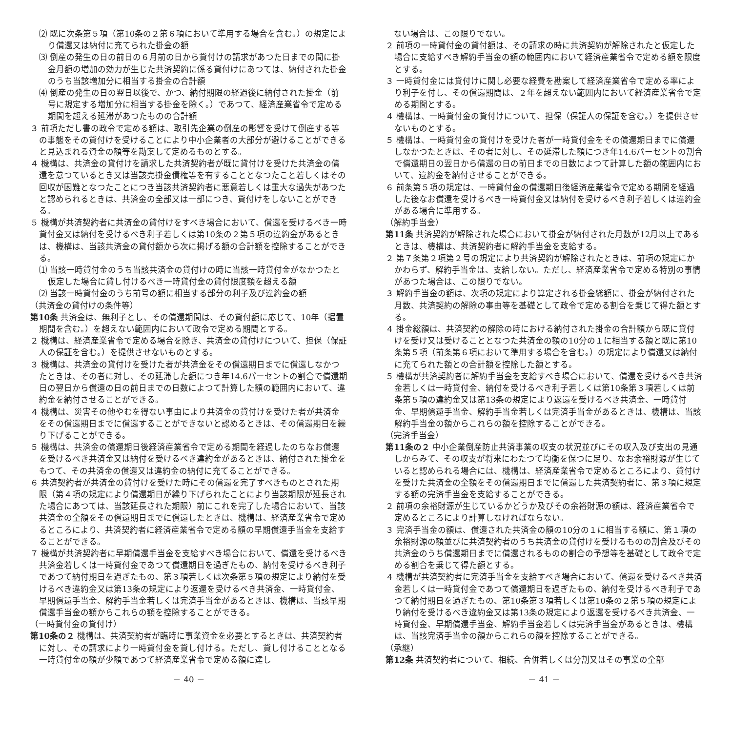⑵ 既に次条第５項（第10条の２第６項において準用する場合を含む。）の規定により償還又は納付に充てられた掛金の額
⑶ 倒産の発生の日の前日の６月前の日から貸付けの請求があつた日までの間に掛金月額の増加の効力が生じた共済契約に係る貸付けにあつては、納付された掛金のうち当該増加分に相当する掛金の合計額
⑷ 倒産の発生の日の翌日以後で、かつ、納付期限の経過後に納付された掛金（前号に規定する増加分に相当する掛金を除く。）であつて、経済産業省令で定める期間を超える延滞があつたものの合計額
３ 前項ただし書の政令で定める額は、取引先企業の倒産の影響を受けて倒産する等の事態をその貸付けを受けることにより中小企業者の大部分が避けることができると見込まれる資金の額等を勘案して定めるものとする。
４ 機構は、共済金の貸付けを請求した共済契約者が既に貸付けを受けた共済金の償還を怠つているとき又は当該売掛金債権等を有することとなつたこと若しくはその回収が困難となつたことにつき当該共済契約者に悪意若しくは重大な過失があつたと認められるときは、共済金の全部又は一部につき、貸付けをしないことができる。
５ 機構が共済契約者に共済金の貸付けをすべき場合において、償還を受けるべき一時貸付金又は納付を受けるべき利子若しくは第10条の２第５項の違約金があるときは、機構は、当該共済金の貸付額から次に掲げる額の合計額を控除することができる。
⑴ 当該一時貸付金のうち当該共済金の貸付けの時に当該一時貸付金がなかつたと仮定した場合に貸し付けるべき一時貸付金の貸付限度額を超える額
⑵ 当該一時貸付金のうち前号の額に相当する部分の利子及び違約金の額
（共済金の貸付けの条件等）
第10条 共済金は、無利子とし、その償還期間は、その貸付額に応じて、10年（据置期間を含む。）を超えない範囲内において政令で定める期間とする。
２ 機構は、経済産業省令で定める場合を除き、共済金の貸付けについて、担保（保証人の保証を含む。）を提供させないものとする。
３ 機構は、共済金の貸付けを受けた者が共済金をその償還期日までに償還しなかつたときは、その者に対し、その延滞した額につき年14.6パーセントの割合で償還期日の翌日から償還の日の前日までの日数によつて計算した額の範囲内において、違約金を納付させることができる。
４ 機構は、災害その他やむを得ない事由により共済金の貸付けを受けた者が共済金をその償還期日までに償還することができないと認めるときは、その償還期日を繰り下げることができる。
５ 機構は、共済金の償還期日後経済産業省令で定める期間を経過したのちなお償還を受けるべき共済金又は納付を受けるべき違約金があるときは、納付された掛金をもつて、その共済金の償還又は違約金の納付に充てることができる。
６ 共済契約者が共済金の貸付けを受けた時にその償還を完了すべきものとされた期限（第４項の規定により償還期日が繰り下げられたことにより当該期限が延長された場合にあつては、当該延長された期限）前にこれを完了した場合において、当該共済金の全額をその償還期日までに償還したときは、機構は、経済産業省令で定めるところにより、共済契約者に経済産業省令で定める額の早期償還手当金を支給することができる。
７ 機構が共済契約者に早期償還手当金を支給すべき場合において、償還を受けるべき共済金若しくは一時貸付金であつて償還期日を過ぎたもの、納付を受けるべき利子であつて納付期日を過ぎたもの、第３項若しくは次条第５項の規定により納付を受けるべき違約金又は第13条の規定により返還を受けるべき共済金、一時貸付金、早期償還手当金、解約手当金若しくは完済手当金があるときは、機構は、当該早期償還手当金の額からこれらの額を控除することができる。
（一時貸付金の貸付け）
第10条の２ 機構は、共済契約者が臨時に事業資金を必要とするときは、共済契約者に対し、その請求により一時貸付金を貸し付ける。ただし、貸し付けることとなる一時貸付金の額が少額であつて経済産業省令で定める額に達し
－ 40 －
　ない場合は、この限りでない。
２ 前項の一時貸付金の貸付額は、その請求の時に共済契約が解除されたと仮定した場合に支給すべき解約手当金の額の範囲内において経済産業省令で定める額を限度とする。
３ 一時貸付金には貸付けに関し必要な経費を勘案して経済産業省令で定める率により利子を付し、その償還期間は、２年を超えない範囲内において経済産業省令で定める期間とする。
４ 機構は、一時貸付金の貸付けについて、担保（保証人の保証を含む。）を提供させないものとする。
５ 機構は、一時貸付金の貸付けを受けた者が一時貸付金をその償還期日までに償還しなかつたときは、その者に対し、その延滞した額につき年14.6パーセントの割合で償還期日の翌日から償還の日の前日までの日数によつて計算した額の範囲内において、違約金を納付させることができる。
６ 前条第５項の規定は、一時貸付金の償還期日後経済産業省令で定める期間を経過した後なお償還を受けるべき一時貸付金又は納付を受けるべき利子若しくは違約金がある場合に準用する。
（解約手当金）
第11条 共済契約が解除された場合において掛金が納付された月数が12月以上であるときは、機構は、共済契約者に解約手当金を支給する。
２ 第７条第２項第２号の規定により共済契約が解除されたときは、前項の規定にかかわらず、解約手当金は、支給しない。ただし、経済産業省令で定める特別の事情があつた場合は、この限りでない。
３ 解約手当金の額は、次項の規定により算定される掛金総額に、掛金が納付された月数、共済契約の解除の事由等を基礎として政令で定める割合を乗じて得た額とする。
４ 掛金総額は、共済契約の解除の時における納付された掛金の合計額から既に貸付けを受け又は受けることとなつた共済金の額の10分の１に相当する額と既に第10条第５項（前条第６項において準用する場合を含む。）の規定により償還又は納付に充てられた額との合計額を控除した額とする。
５ 機構が共済契約者に解約手当金を支給すべき場合において、償還を受けるべき共済金若しくは一時貸付金、納付を受けるべき利子若しくは第10条第３項若しくは前条第５項の違約金又は第13条の規定により返還を受けるべき共済金、一時貸付金、早期償還手当金、解約手当金若しくは完済手当金があるときは、機構は、当該解約手当金の額からこれらの額を控除することができる。
（完済手当金）
第11条の２ 中小企業倒産防止共済事業の収支の状況並びにその収入及び支出の見通しからみて、その収支が将来にわたつて均衡を保つに足り、なお余裕財源が生じていると認められる場合には、機構は、経済産業省令で定めるところにより、貸付けを受けた共済金の全額をその償還期日までに償還した共済契約者に、第３項に規定する額の完済手当金を支給することができる。
２ 前項の余裕財源が生じているかどうか及びその余裕財源の額は、経済産業省令で定めるところにより計算しなければならない。
３ 完済手当金の額は、償還された共済金の額の10分の１に相当する額に、第１項の余裕財源の額並びに共済契約者のうち共済金の貸付けを受けるものの割合及びその共済金のうち償還期日までに償還されるものの割合の予想等を基礎として政令で定める割合を乗じて得た額とする。
４ 機構が共済契約者に完済手当金を支給すべき場合において、償還を受けるべき共済金若しくは一時貸付金であつて償還期日を過ぎたもの、納付を受けるべき利子であつて納付期日を過ぎたもの、第10条第３項若しくは第10条の２第５項の規定により納付を受けるべき違約金又は第13条の規定により返還を受けるべき共済金、一時貸付金、早期償還手当金、解約手当金若しくは完済手当金があるときは、機構は、当該完済手当金の額からこれらの額を控除することができる。
（承継）
第12条 共済契約者について、相続、合併若しくは分割又はその事業の全部
－ 41 －